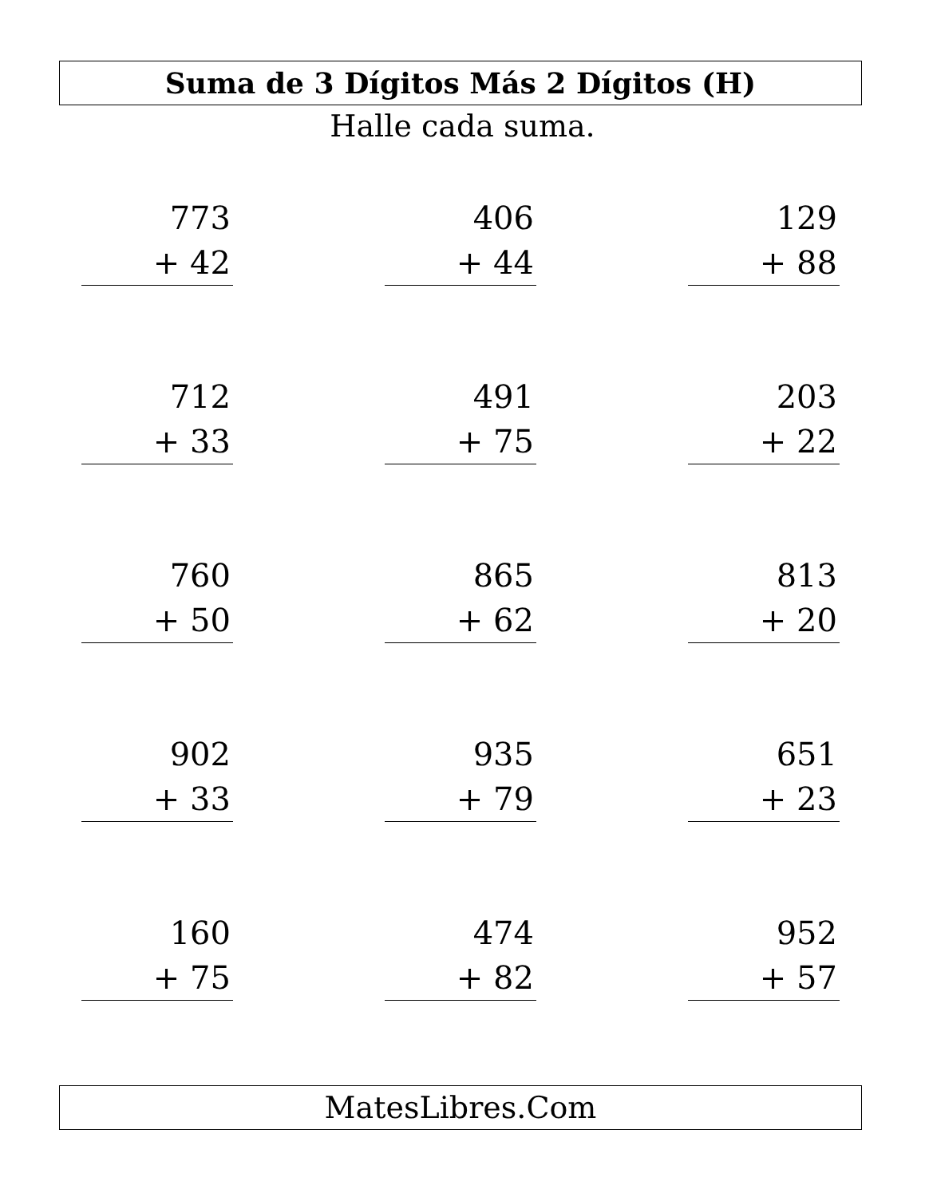Suma de 3 Dígitos Más 2 Dígitos (H)
Halle cada suma.
773
+ 42
406
+ 44
129
+ 88
712
+ 33
491
+ 75
203
+ 22
760
+ 50
865
+ 62
813
+ 20
902
+ 33
935
+ 79
651
+ 23
160
+ 75
474
+ 82
952
+ 57
MatesLibres.Com